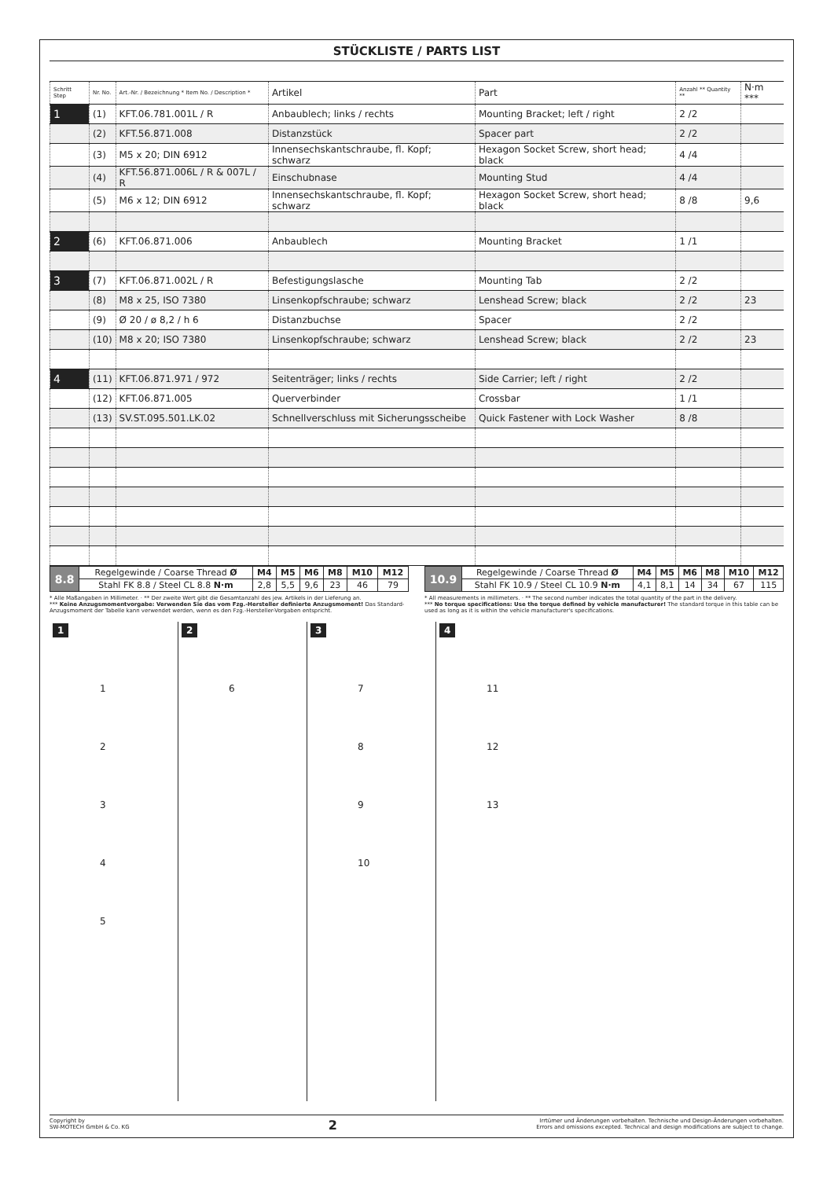STÜCKLISTE / PARTS LIST
| Schritt Step | Nr. No. | Art.-Nr. / Bezeichnung * Item No. / Description * | Artikel | Part | Anzahl ** Quantity ** | N·m *** |
| --- | --- | --- | --- | --- | --- | --- |
| 1 | (1) | KFT.06.781.001L / R | Anbaublech; links / rechts | Mounting Bracket; left / right | 2 /2 | |
| | (2) | KFT.56.871.008 | Distanzstück | Spacer part | 2 /2 | |
| | (3) | M5 x 20; DIN 6912 | Innensechskantschraube, fl. Kopf; schwarz | Hexagon Socket Screw, short head; black | 4 /4 | |
| | (4) | KFT.56.871.006L / R & 007L / R | Einschubnase | Mounting Stud | 4 /4 | |
| | (5) | M6 x 12; DIN 6912 | Innensechskantschraube, fl. Kopf; schwarz | Hexagon Socket Screw, short head; black | 8 /8 | 9,6 |
| 2 | (6) | KFT.06.871.006 | Anbaublech | Mounting Bracket | 1 /1 | |
| 3 | (7) | KFT.06.871.002L / R | Befestigungslasche | Mounting Tab | 2 /2 | |
| | (8) | M8 x 25, ISO 7380 | Linsenkopfschraube; schwarz | Lenshead Screw; black | 2 /2 | 23 |
| | (9) | Ø 20 / ø 8,2 / h 6 | Distanzbuchse | Spacer | 2 /2 | |
| | (10) | M8 x 20; ISO 7380 | Linsenkopfschraube; schwarz | Lenshead Screw; black | 2 /2 | 23 |
| 4 | (11) | KFT.06.871.971 / 972 | Seitenträger; links / rechts | Side Carrier; left / right | 2 /2 | |
| | (12) | KFT.06.871.005 | Querverbinder | Crossbar | 1 /1 | |
| | (13) | SV.ST.095.501.LK.02 | Schnellverschluss mit Sicherungsscheibe | Quick Fastener with Lock Washer | 8 /8 | |
| 8.8 | Regelgewinde / Coarse Thread Ø | M4 | M5 | M6 | M8 | M10 | M12 |
| | Stahl FK 8.8 / Steel CL 8.8 N·m | 2,8 | 5,5 | 9,6 | 23 | 46 | 79 |
| 10.9 | Regelgewinde / Coarse Thread Ø | M4 | M5 | M6 | M8 | M10 | M12 |
| | Stahl FK 10.9 / Steel CL 10.9 N·m | 4,1 | 8,1 | 14 | 34 | 67 | 115 |
* Alle Maßangaben in Millimeter. · ** Der zweite Wert gibt die Gesamtanzahl des jew. Artikels in der Lieferung an.
*** Keine Anzugsmomentvorgabe: Verwenden Sie das vom Fzg.-Hersteller definierte Anzugsmoment! Das Standard-Anzugsmoment der Tabelle kann verwendet werden, wenn es den Fzg.-Hersteller-Vorgaben entspricht.
* All measurements in millimeters. · ** The second number indicates the total quantity of the part in the delivery.
*** No torque specifications: Use the torque defined by vehicle manufacturer! The standard torque in this table can be used as long as it is within the vehicle manufacturer's specifications.
1
1
2
3
4
5
2
6
3
7
8
9
10
4
11
12
13
Copyright by
SW-MOTECH GmbH & Co. KG
2
Irrtümer und Änderungen vorbehalten. Technische und Design-Änderungen vorbehalten.
Errors and omissions excepted. Technical and design modifications are subject to change.